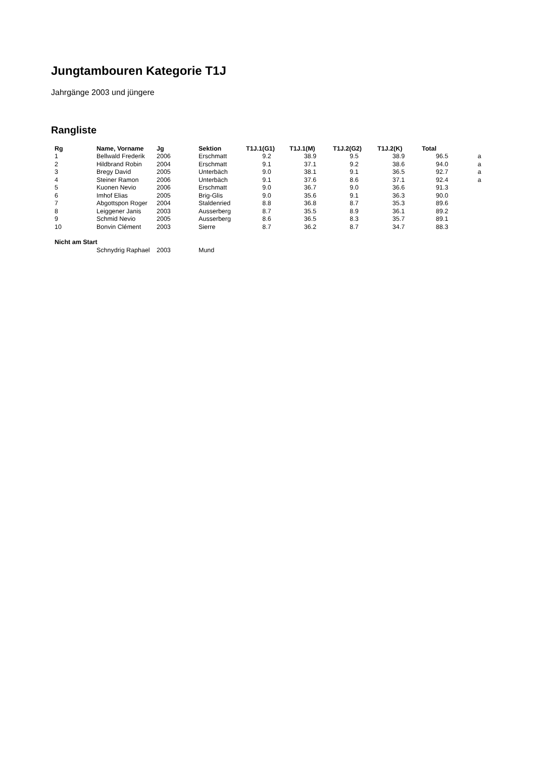Jungtambouren Kategorie T1J
Jahrgänge 2003 und jüngere
Rangliste
| Rg | Name, Vorname | Jg | Sektion | T1J.1(G1) | T1J.1(M) | T1J.2(G2) | T1J.2(K) | Total | |
| --- | --- | --- | --- | --- | --- | --- | --- | --- | --- |
| 1 | Bellwald Frederik | 2006 | Erschmatt | 9.2 | 38.9 | 9.5 | 38.9 | 96.5 | a |
| 2 | Hildbrand Robin | 2004 | Erschmatt | 9.1 | 37.1 | 9.2 | 38.6 | 94.0 | a |
| 3 | Bregy David | 2005 | Unterbäch | 9.0 | 38.1 | 9.1 | 36.5 | 92.7 | a |
| 4 | Steiner Ramon | 2006 | Unterbäch | 9.1 | 37.6 | 8.6 | 37.1 | 92.4 | a |
| 5 | Kuonen Nevio | 2006 | Erschmatt | 9.0 | 36.7 | 9.0 | 36.6 | 91.3 | |
| 6 | Imhof Elias | 2005 | Brig-Glis | 9.0 | 35.6 | 9.1 | 36.3 | 90.0 | |
| 7 | Abgottspon Roger | 2004 | Staldenried | 8.8 | 36.8 | 8.7 | 35.3 | 89.6 | |
| 8 | Leiggener Janis | 2003 | Ausserberg | 8.7 | 35.5 | 8.9 | 36.1 | 89.2 | |
| 9 | Schmid Nevio | 2005 | Ausserberg | 8.6 | 36.5 | 8.3 | 35.7 | 89.1 | |
| 10 | Bonvin Clément | 2003 | Sierre | 8.7 | 36.2 | 8.7 | 34.7 | 88.3 | |
| Nicht am Start | | | | | | | | | |
| | Schnydrig Raphael | 2003 | Mund | | | | | | |